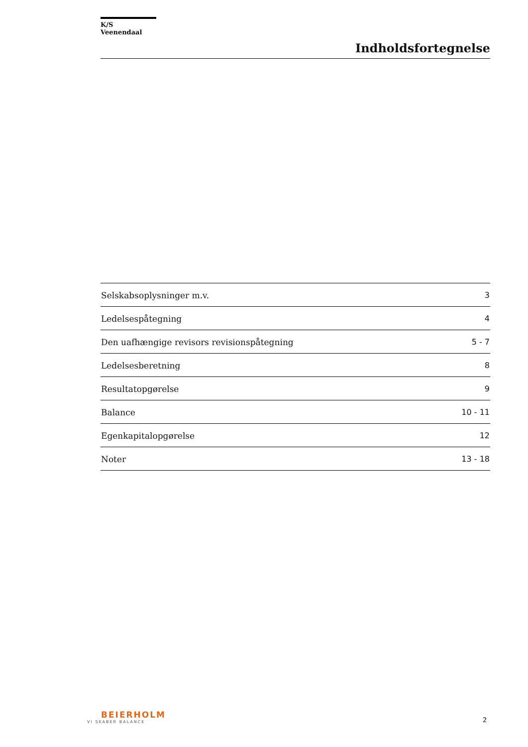K/S Veenendaal
Indholdsfortegnelse
| Selskabsoplysninger m.v. | 3 |
| Ledelsespåtegning | 4 |
| Den uafhængige revisors revisionspåtegning | 5 - 7 |
| Ledelsesberetning | 8 |
| Resultatopgørelse | 9 |
| Balance | 10 - 11 |
| Egenkapitalopgørelse | 12 |
| Noter | 13 - 18 |
BEIERHOLM
VI SKABER BALANCE
2